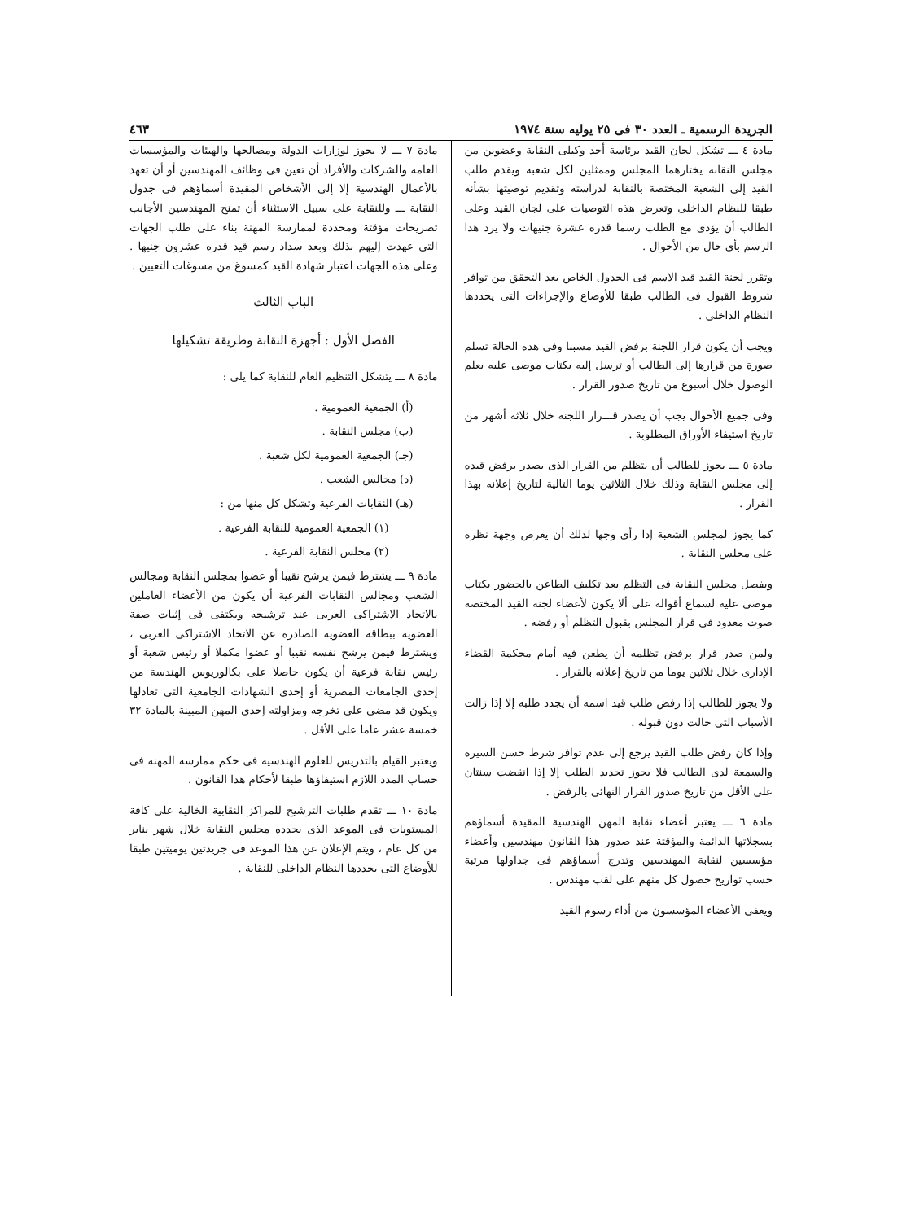الجريدة الرسمية ـ العدد ٣٠ فى ٢٥ يوليه سنة ١٩٧٤ ٤٦٣
مادة ٤ ـــ تشكل لجان القيد برئاسة أحد وكيلى النقابة وعضوين من مجلس النقابة يختارهما المجلس وممثلين لكل شعبة ويقدم طلب القيد إلى الشعبة المختصة بالنقابة لدراسته وتقديم توصيتها بشأنه طبقا للنظام الداخلى وتعرض هذه التوصيات على لجان القيد وعلى الطالب أن يؤدى مع الطلب رسما قدره عشرة جنيهات ولا يرد هذا الرسم بأى حال من الأحوال .
وتقرر لجنة القيد قيد الاسم فى الجدول الخاص بعد التحقق من توافر شروط القبول فى الطالب طبقا للأوضاع والإجراءات التى يحددها النظام الداخلى .
ويجب أن يكون قرار اللجنة برفض القيد مسببا وفى هذه الحالة تسلم صورة من قرارها إلى الطالب أو ترسل إليه بكتاب موصى عليه بعلم الوصول خلال أسبوع من تاريخ صدور القرار .
وفى جميع الأحوال يجب أن يصدر قـــرار اللجنة خلال ثلاثة أشهر من تاريخ استيفاء الأوراق المطلوبة .
مادة ٥ ـــ يجوز للطالب أن يتظلم من القرار الذى يصدر برفض قيده إلى مجلس النقابة وذلك خلال الثلاثين يوما التالية لتاريخ إعلانه بهذا القرار .
كما يجوز لمجلس الشعبة إذا رأى وجها لذلك أن يعرض وجهة نظره على مجلس النقابة .
ويفصل مجلس النقابة فى التظلم بعد تكليف الطاعن بالحضور بكتاب موصى عليه لسماع أقواله على ألا يكون لأعضاء لجنة القيد المختصة صوت معدود فى قرار المجلس بقبول التظلم أو رفضه .
ولمن صدر قرار برفض تظلمه أن يطعن فيه أمام محكمة القضاء الإدارى خلال ثلاثين يوما من تاريخ إعلانه بالقرار .
ولا يجوز للطالب إذا رفض طلب قيد اسمه أن يجدد طلبه إلا إذا زالت الأسباب التى حالت دون قبوله .
وإذا كان رفض طلب القيد يرجع إلى عدم توافر شرط حسن السيرة والسمعة لدى الطالب فلا يجوز تجديد الطلب إلا إذا انقضت سنتان على الأقل من تاريخ صدور القرار النهائى بالرفض .
مادة ٦ ـــ يعتبر أعضاء نقابة المهن الهندسية المقيدة أسماؤهم بسجلاتها الدائمة والمؤقتة عند صدور هذا القانون مهندسين وأعضاء مؤسسين لنقابة المهندسين وتدرج أسماؤهم فى جداولها مرتبة حسب تواريخ حصول كل منهم على لقب مهندس .
ويعفى الأعضاء المؤسسون من أداء رسوم القيد
مادة ٧ ـــ لا يجوز لوزارات الدولة ومصالحها والهيئات والمؤسسات العامة والشركات والأفراد أن تعين فى وظائف المهندسين أو أن تعهد بالأعمال الهندسية إلا إلى الأشخاص المقيدة أسماؤهم فى جدول النقابة ـــ وللنقابة على سبيل الاستثناء أن تمنح المهندسين الأجانب تصريحات مؤقتة ومحددة لممارسة المهنة بناء على طلب الجهات التى عهدت إليهم بذلك وبعد سداد رسم قيد قدره عشرون جنيها . وعلى هذه الجهات اعتبار شهادة القيد كمسوغ من مسوغات التعيين .
الباب الثالث
الفصل الأول : أجهزة النقابة وطريقة تشكيلها
مادة ٨ ـــ يتشكل التنظيم العام للنقابة كما يلى :
(أ) الجمعية العمومية .
(ب) مجلس النقابة .
(جـ) الجمعية العمومية لكل شعبة .
(د) مجالس الشعب .
(هـ) النقابات الفرعية وتشكل كل منها من :
(١) الجمعية العمومية للنقابة الفرعية .
(٢) مجلس النقابة الفرعية .
مادة ٩ ـــ يشترط فيمن يرشح نقيبا أو عضوا بمجلس النقابة ومجالس الشعب ومجالس النقابات الفرعية أن يكون من الأعضاء العاملين بالاتحاد الاشتراكى العربى عند ترشيحه ويكتفى فى إثبات صفة العضوية ببطاقة العضوية الصادرة عن الاتحاد الاشتراكى العربى ، ويشترط فيمن يرشح نفسه نقيبا أو عضوا مكملا أو رئيس شعبة أو رئيس نقابة فرعية أن يكون حاصلا على بكالوريوس الهندسة من إحدى الجامعات المصرية أو إحدى الشهادات الجامعية التى تعادلها ويكون قد مضى على تخرجه ومزاولته إحدى المهن المبينة بالمادة ٣٢ خمسة عشر عاما على الأقل .
ويعتبر القيام بالتدريس للعلوم الهندسية فى حكم ممارسة المهنة فى حساب المدد اللازم استيفاؤها طبقا لأحكام هذا القانون .
مادة ١٠ ـــ تقدم طلبات الترشيح للمراكز النقابية الخالية على كافة المستويات فى الموعد الذى يحدده مجلس النقابة خلال شهر يناير من كل عام ، ويتم الإعلان عن هذا الموعد فى جريدتين يوميتين طبقا للأوضاع التى يحددها النظام الداخلى للنقابة .